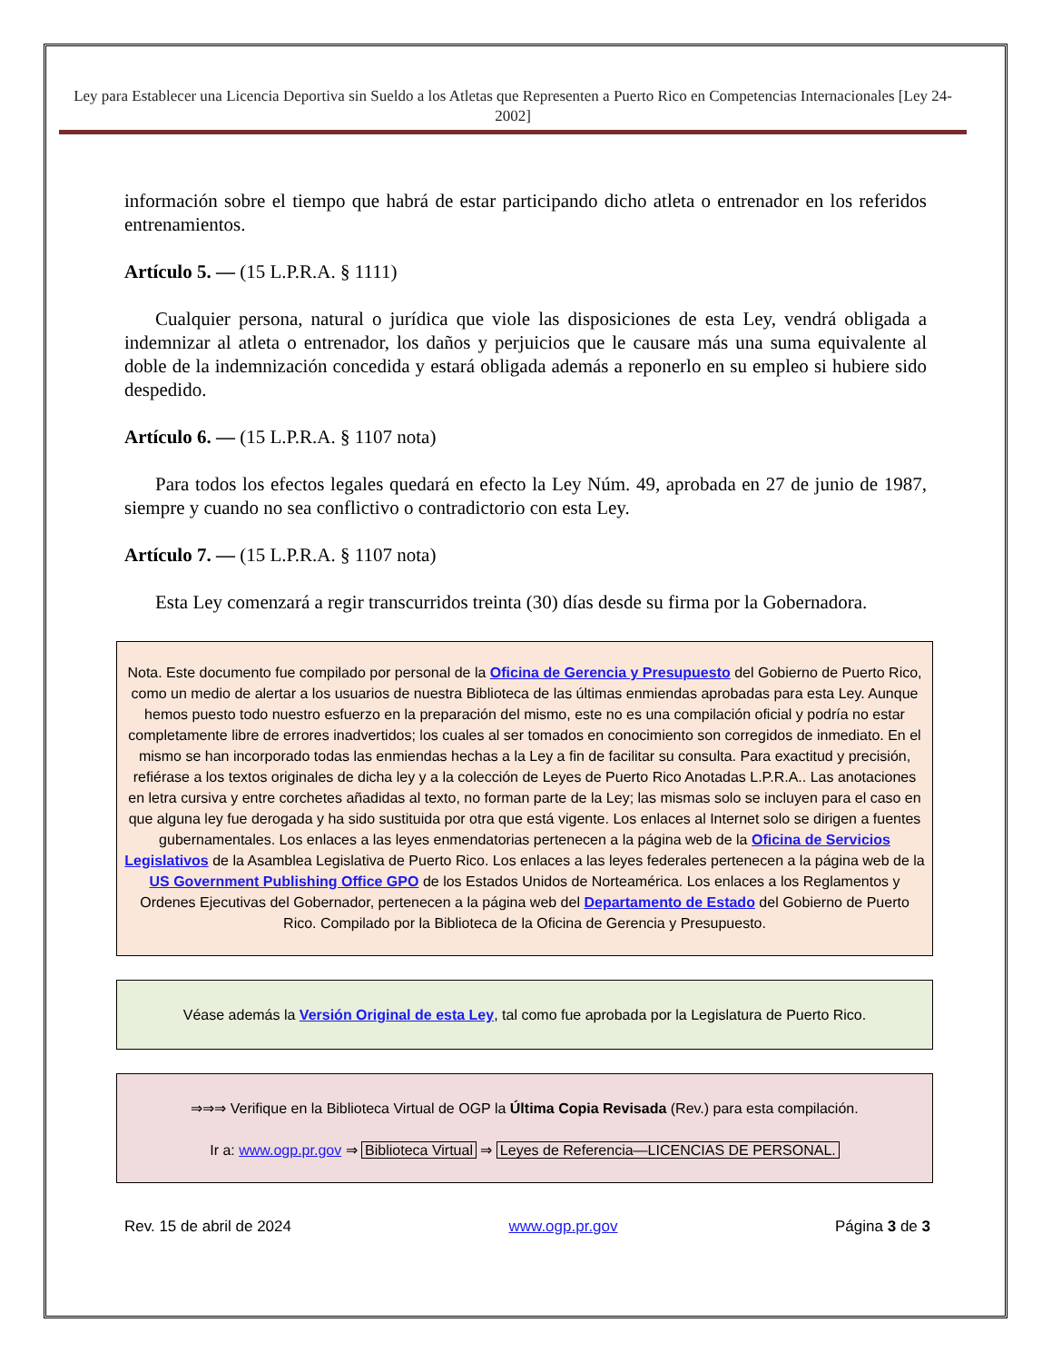Ley para Establecer una Licencia Deportiva sin Sueldo a los Atletas que Representen a Puerto Rico en Competencias Internacionales [Ley 24-2002]
información sobre el tiempo que habrá de estar participando dicho atleta o entrenador en los referidos entrenamientos.
Artículo 5. — (15 L.P.R.A. § 1111)
Cualquier persona, natural o jurídica que viole las disposiciones de esta Ley, vendrá obligada a indemnizar al atleta o entrenador, los daños y perjuicios que le causare más una suma equivalente al doble de la indemnización concedida y estará obligada además a reponerlo en su empleo si hubiere sido despedido.
Artículo 6. — (15 L.P.R.A. § 1107 nota)
Para todos los efectos legales quedará en efecto la Ley Núm. 49, aprobada en 27 de junio de 1987, siempre y cuando no sea conflictivo o contradictorio con esta Ley.
Artículo 7. — (15 L.P.R.A. § 1107 nota)
Esta Ley comenzará a regir transcurridos treinta (30) días desde su firma por la Gobernadora.
Nota. Este documento fue compilado por personal de la Oficina de Gerencia y Presupuesto del Gobierno de Puerto Rico, como un medio de alertar a los usuarios de nuestra Biblioteca de las últimas enmiendas aprobadas para esta Ley. Aunque hemos puesto todo nuestro esfuerzo en la preparación del mismo, este no es una compilación oficial y podría no estar completamente libre de errores inadvertidos; los cuales al ser tomados en conocimiento son corregidos de inmediato. En el mismo se han incorporado todas las enmiendas hechas a la Ley a fin de facilitar su consulta. Para exactitud y precisión, refiérase a los textos originales de dicha ley y a la colección de Leyes de Puerto Rico Anotadas L.P.R.A.. Las anotaciones en letra cursiva y entre corchetes añadidas al texto, no forman parte de la Ley; las mismas solo se incluyen para el caso en que alguna ley fue derogada y ha sido sustituida por otra que está vigente. Los enlaces al Internet solo se dirigen a fuentes gubernamentales. Los enlaces a las leyes enmendatorias pertenecen a la página web de la Oficina de Servicios Legislativos de la Asamblea Legislativa de Puerto Rico. Los enlaces a las leyes federales pertenecen a la página web de la US Government Publishing Office GPO de los Estados Unidos de Norteamérica. Los enlaces a los Reglamentos y Ordenes Ejecutivas del Gobernador, pertenecen a la página web del Departamento de Estado del Gobierno de Puerto Rico. Compilado por la Biblioteca de la Oficina de Gerencia y Presupuesto.
Véase además la Versión Original de esta Ley, tal como fue aprobada por la Legislatura de Puerto Rico.
⇒⇒⇒ Verifique en la Biblioteca Virtual de OGP la Última Copia Revisada (Rev.) para esta compilación.
Ir a: www.ogp.pr.gov ⇒ Biblioteca Virtual ⇒ Leyes de Referencia—LICENCIAS DE PERSONAL.
Rev. 15 de abril de 2024 www.ogp.pr.gov Página 3 de 3